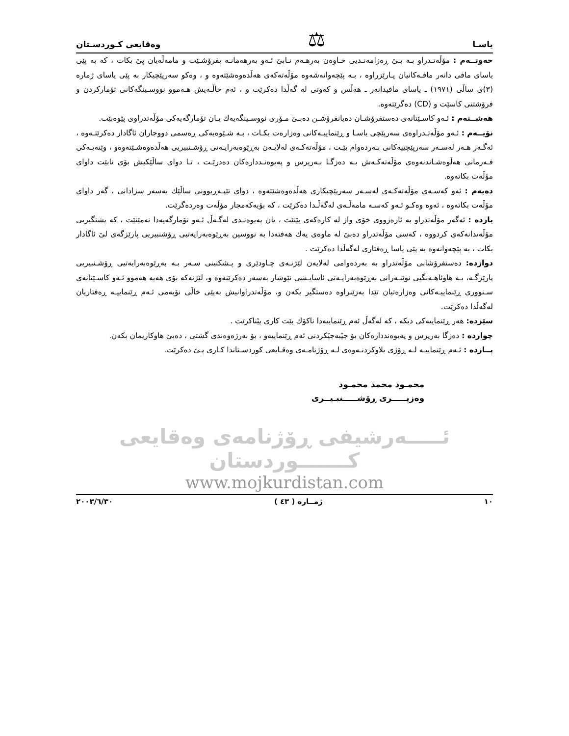یاسـا ⚖ وەقایعی کـوردسـتان
حەوتــەم : مۆڵەتـدراو بـە بـیٚ ڕەزامەنـدیی خـاوەن بەرهـەم نـابیٚ ئـەو بەرهەمانـە بفرۆشـێت و مامەڵەیان پیٚ بکات ، کە بە پێی یاسای مافی دانەر مافـەکانیان پـارێزراوە ، بـە پێچەوانەشەوە مۆڵەتەکەی هەڵدەوەشێتەوە و ، وەکو سەرپێچیکار بە پێی یاسای ژمارە (٣)ی ساڵی (١٩٧١) ـ یاسای مافیدانەر ـ هەڵس و کەوتی لە گەڵدا دەکرێت و ، ئەم خاڵـەیش هـەموو نووسـینگەکانی تۆمارکردن و فرۆشتنی کاسێت و (CD) دەگرێتەوە.
هەشــتەم : ئـەو کاسـێتانەی دەستفرۆشـان دەیانفرۆشـن دەبـیٚ مـۆری نووسـینگەیەك یـان تۆمارگەیەکی مۆڵەتدراوی پێوەبێت.
نۆیــەم : ئـەو مۆڵەتـدراوەی سەرپێچی یاسـا و ڕێنماییـەکانی وەزارەت بکـات ، بـە شـێوەیەکی ڕەسمی دووجاران ئاگادار دەکرێتـەوە ، ئەگـەر هـەر لەسـەر سەرپێچییەکانی بـەردەوام بێـت ، مۆڵەتەکـەی لەلایـەن بەڕێوەبەرایـەتی ڕۆشـنبیریی هەڵدەوەشـێتەوەو ، وێنەیـەکی فـەرمانی هەڵوەشـاندنەوەی مۆڵەتەکـەش بـە دەزگـا بـەرپرس و پەیوەنـددارەکان دەدرێـت ، تـا دوای ساڵێکیش بۆی نابێت داوای مۆڵەت بکاتەوە.
دەیەم : ئەو کەسـەی مۆڵەتەکـەی لەسـەر سەرپێچیکاری هەڵدەوەشێتەوە ، دوای تێپـەڕبوونی ساڵێك بەسەر سزادانی ، گەر داوای مۆڵەت بکاتەوە ، ئەوە وەکـو ئـەو کەسـە مامەڵـەی لەگەڵـدا دەکرێت ، کە بۆیەکەمجار مۆڵەت وەردەگرێت.
یازدە : ئەگەر مۆڵەتدراو بە ئارەزووی خۆی واز لە کارەکەی بێنێت ، یان پەیوەنـدی لەگـەڵ ئـەو تۆمارگەیەدا نەمێنێت ، کە پشتگیریی مۆڵەتدانەکەی کردووە ، کەسی مۆڵەتدراو دەبیٚ لە ماوەی یەك هەفتەدا بە نووسین بەڕێوەبەرایەتیی ڕۆشنبیریی پارێزگەی لیٚ ئاگادار بکات ، بە پێچەوانەوە بە پێی یاسا ڕەفتاری لەگەڵدا دەکرێت .
دوازدە: دەستفرۆشانی مۆڵەتدراو بە بەردەوامی لەلایەن لێژنـەی چـاودێری و پـشکنینی سـەر بـە بەڕێوەبەرایەتیی ڕۆشـنبیریی پارێزگـە، بـە هاوئاهـەنگیی نوێنـەرانی بەڕێوەبەرایـەتی ئاسایـشی نێوشار بەسەر دەکرێنەوە و، لێژنەکە بۆی هەیە هەموو ئـەو کاسـێتانەی سـنووری ڕێنماییـەکانی وەزارەتیان تێدا بەزێنراوە دەستگیر بکەن و، مۆڵەتدراوانیش بەپێی خاڵی نۆیەمی ئـەم ڕێنماییـە ڕەفتاریان لەگەڵدا دەکرێت.
سێزدە: هەر ڕێنماییەکی دیکە ، کە لەگەڵ ئەم ڕێنماییەدا ناکۆك بێت کاری پیٚناکرێت .
چواردە : دەزگا بەرپرس و پەیوەنددارەکان بۆ جیٚبەجیٚکردنی ئەم ڕێنماییەو ، بۆ بەرژەوەندی گشتی ، دەبیٚ هاوکاریمان بکەن.
پــازدە : ئـەم ڕێنماییـە لـە ڕۆژی بلاوکردنـەوەی لـە ڕۆژنامـەی وەقـایعی کوردسـتاندا کـاری پـیٚ دەکرێت.
محمـود محمد محمـود
وەزیـــــری ڕۆشـــــنبـیــری
ئـــــەرشیفی ڕۆژنامەی وەقایعی کـــــــوردستان
www.mojkurdistan.com
١٠ ژمــارە ( ٤٣ ) ٢٠٠٣/٦/٣٠